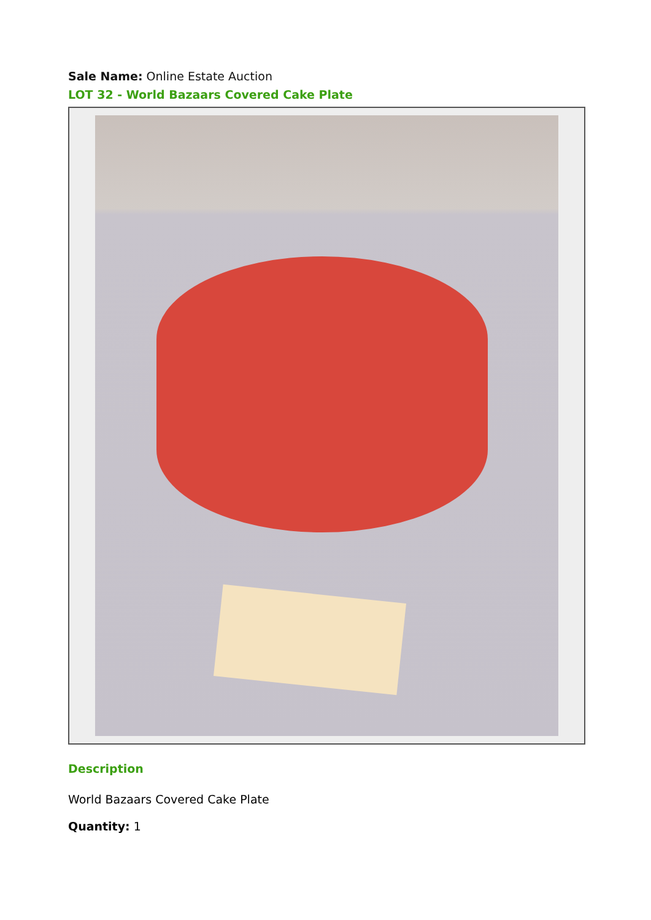Sale Name: Online Estate Auction
LOT 32 - World Bazaars Covered Cake Plate
Description
World Bazaars Covered Cake Plate
Quantity: 1